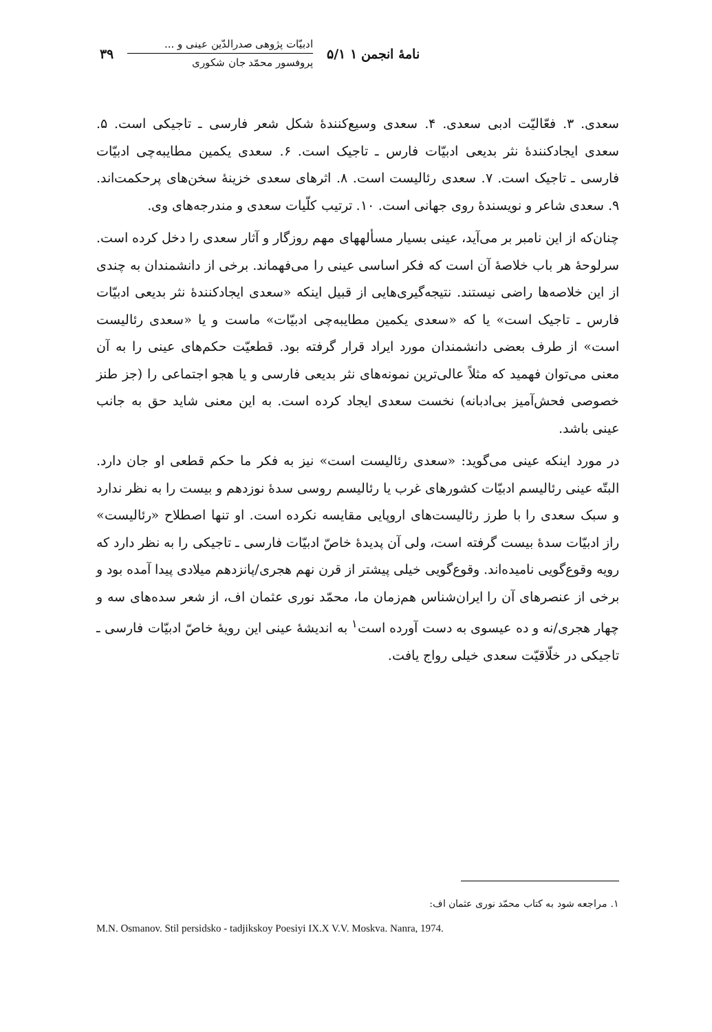نامهٔ انجمن ۱ ۵/۱
ادبیّات پژوهی صدرالدّین عینی و ...
پروفسور محمّد جان شکوری
۳۹
سعدی. ۳. فعّالیّت ادبی سعدی. ۴. سعدی وسیع‌کنندهٔ شکل شعر فارسی ـ تاجیکی است. ۵. سعدی ایجادکنندهٔ نثر بدیعی ادبیّات فارس ـ تاجیک است. ۶. سعدی یکمین مطایبه‌چی ادبیّات فارسی ـ تاجیک است. ۷. سعدی رئالیست است. ۸. اثرهای سعدی خزینهٔ سخن‌های پرحکمت‌اند. ۹. سعدی شاعر و نویسندهٔ روی جهانی است. ۱۰. ترتیب کلّیات سعدی و مندرجه‌های وی.
چنان‌که از این نامبر بر می‌آید، عینی بسیار مسألههای مهم روزگار و آثار سعدی را دخل کرده است. سرلوحهٔ هر باب خلاصهٔ آن است که فکر اساسی عینی را می‌فهماند. برخی از دانشمندان به چندی از این خلاصه‌ها راضی نیستند. نتیجه‌گیری‌هایی از قبیل اینکه «سعدی ایجادکنندهٔ نثر بدیعی ادبیّات فارس ـ تاجیک است» یا که «سعدی یکمین مطایبه‌چی ادبیّات» ماست و یا «سعدی رئالیست است» از طرف بعضی دانشمندان مورد ایراد قرار گرفته بود. قطعیّت حکم‌های عینی را به آن معنی می‌توان فهمید که مثلاً عالی‌ترین نمونه‌های نثر بدیعی فارسی و یا هجو اجتماعی را (جز طنز خصوصی فحش‌آمیز بی‌ادبانه) نخست سعدی ایجاد کرده است. به این معنی شاید حق به جانب عینی باشد.
در مورد اینکه عینی می‌گوید: «سعدی رئالیست است» نیز به فکر ما حکم قطعی او جان دارد. البتّه عینی رئالیسم ادبیّات کشورهای غرب یا رئالیسم روسی سدهٔ نوزدهم و بیست را به نظر ندارد و سبک سعدی را با طرز رئالیست‌های اروپایی مقایسه نکرده است. او تنها اصطلاح «رئالیست» راز ادبیّات سدهٔ بیست گرفته است، ولی آن پدیدهٔ خاصّ ادبیّات فارسی ـ تاجیکی را به نظر دارد که رویه وقوع‌گویی نامیده‌اند. وقوع‌گویی خیلی پیشتر از قرن نهم هجری/پانزدهم میلادی پیدا آمده بود و برخی از عنصرهای آن را ایران‌شناس هم‌زمان ما، محمّد نوری عثمان اف، از شعر سده‌های سه و چهار هجری/نه و ده عیسوی به دست آورده است<sup>۱</sup> به اندیشهٔ عینی این رویهٔ خاصّ ادبیّات فارسی ـ تاجیکی در خلّاقیّت سعدی خیلی رواج یافت.
۱. مراجعه شود به کتاب محمّد نوری عثمان اف:
M.N. Osmanov. Stil persidsko - tadjikskoy Poesiyi IX.X V.V. Moskva. Nanra, 1974.